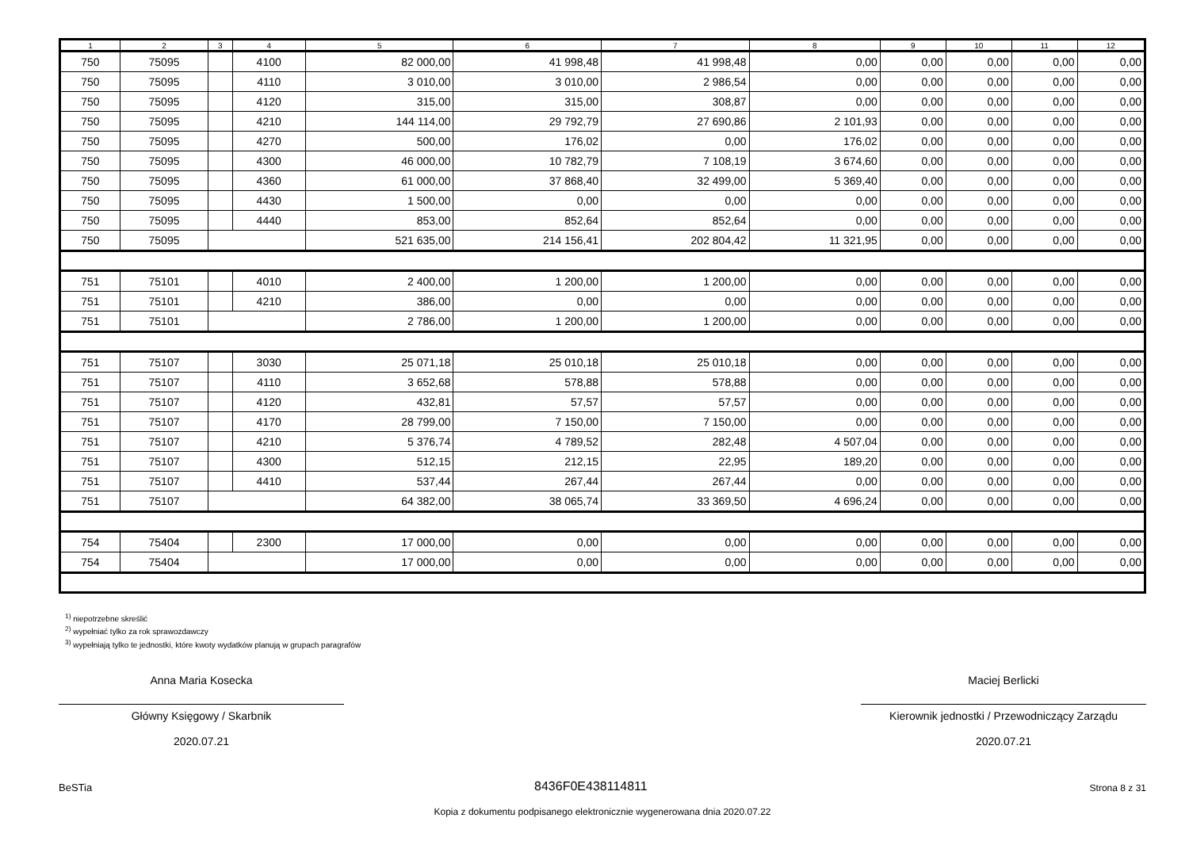| 1 | 2 | 3 | 4 | 5 | 6 | 7 | 8 | 9 | 10 | 11 | 12 |
| --- | --- | --- | --- | --- | --- | --- | --- | --- | --- | --- | --- |
| 750 | 75095 | | 4100 | 82 000,00 | 41 998,48 | 41 998,48 | 0,00 | 0,00 | 0,00 | 0,00 | 0,00 |
| 750 | 75095 | | 4110 | 3 010,00 | 3 010,00 | 2 986,54 | 0,00 | 0,00 | 0,00 | 0,00 | 0,00 |
| 750 | 75095 | | 4120 | 315,00 | 315,00 | 308,87 | 0,00 | 0,00 | 0,00 | 0,00 | 0,00 |
| 750 | 75095 | | 4210 | 144 114,00 | 29 792,79 | 27 690,86 | 2 101,93 | 0,00 | 0,00 | 0,00 | 0,00 |
| 750 | 75095 | | 4270 | 500,00 | 176,02 | 0,00 | 176,02 | 0,00 | 0,00 | 0,00 | 0,00 |
| 750 | 75095 | | 4300 | 46 000,00 | 10 782,79 | 7 108,19 | 3 674,60 | 0,00 | 0,00 | 0,00 | 0,00 |
| 750 | 75095 | | 4360 | 61 000,00 | 37 868,40 | 32 499,00 | 5 369,40 | 0,00 | 0,00 | 0,00 | 0,00 |
| 750 | 75095 | | 4430 | 1 500,00 | 0,00 | 0,00 | 0,00 | 0,00 | 0,00 | 0,00 | 0,00 |
| 750 | 75095 | | 4440 | 853,00 | 852,64 | 852,64 | 0,00 | 0,00 | 0,00 | 0,00 | 0,00 |
| 750 | 75095 | | | 521 635,00 | 214 156,41 | 202 804,42 | 11 321,95 | 0,00 | 0,00 | 0,00 | 0,00 |
| 751 | 75101 | | 4010 | 2 400,00 | 1 200,00 | 1 200,00 | 0,00 | 0,00 | 0,00 | 0,00 | 0,00 |
| 751 | 75101 | | 4210 | 386,00 | 0,00 | 0,00 | 0,00 | 0,00 | 0,00 | 0,00 | 0,00 |
| 751 | 75101 | | | 2 786,00 | 1 200,00 | 1 200,00 | 0,00 | 0,00 | 0,00 | 0,00 | 0,00 |
| 751 | 75107 | | 3030 | 25 071,18 | 25 010,18 | 25 010,18 | 0,00 | 0,00 | 0,00 | 0,00 | 0,00 |
| 751 | 75107 | | 4110 | 3 652,68 | 578,88 | 578,88 | 0,00 | 0,00 | 0,00 | 0,00 | 0,00 |
| 751 | 75107 | | 4120 | 432,81 | 57,57 | 57,57 | 0,00 | 0,00 | 0,00 | 0,00 | 0,00 |
| 751 | 75107 | | 4170 | 28 799,00 | 7 150,00 | 7 150,00 | 0,00 | 0,00 | 0,00 | 0,00 | 0,00 |
| 751 | 75107 | | 4210 | 5 376,74 | 4 789,52 | 282,48 | 4 507,04 | 0,00 | 0,00 | 0,00 | 0,00 |
| 751 | 75107 | | 4300 | 512,15 | 212,15 | 22,95 | 189,20 | 0,00 | 0,00 | 0,00 | 0,00 |
| 751 | 75107 | | 4410 | 537,44 | 267,44 | 267,44 | 0,00 | 0,00 | 0,00 | 0,00 | 0,00 |
| 751 | 75107 | | | 64 382,00 | 38 065,74 | 33 369,50 | 4 696,24 | 0,00 | 0,00 | 0,00 | 0,00 |
| 754 | 75404 | | 2300 | 17 000,00 | 0,00 | 0,00 | 0,00 | 0,00 | 0,00 | 0,00 | 0,00 |
| 754 | 75404 | | | 17 000,00 | 0,00 | 0,00 | 0,00 | 0,00 | 0,00 | 0,00 | 0,00 |
<sup>1)</sup> niepotrzebne skreślić
<sup>2)</sup> wypełniać tylko za rok sprawozdawczy
<sup>3)</sup> wypełniają tylko te jednostki, które kwoty wydatków planują w grupach paragrafów
Anna Maria Kosecka
Główny Księgowy / Skarbnik
2020.07.21
Maciej Berlicki
Kierownik jednostki / Przewodniczący Zarządu
2020.07.21
BeSTia 8436F0E438114811 Strona 8 z 31
Kopia z dokumentu podpisanego elektronicznie wygenerowana dnia 2020.07.22